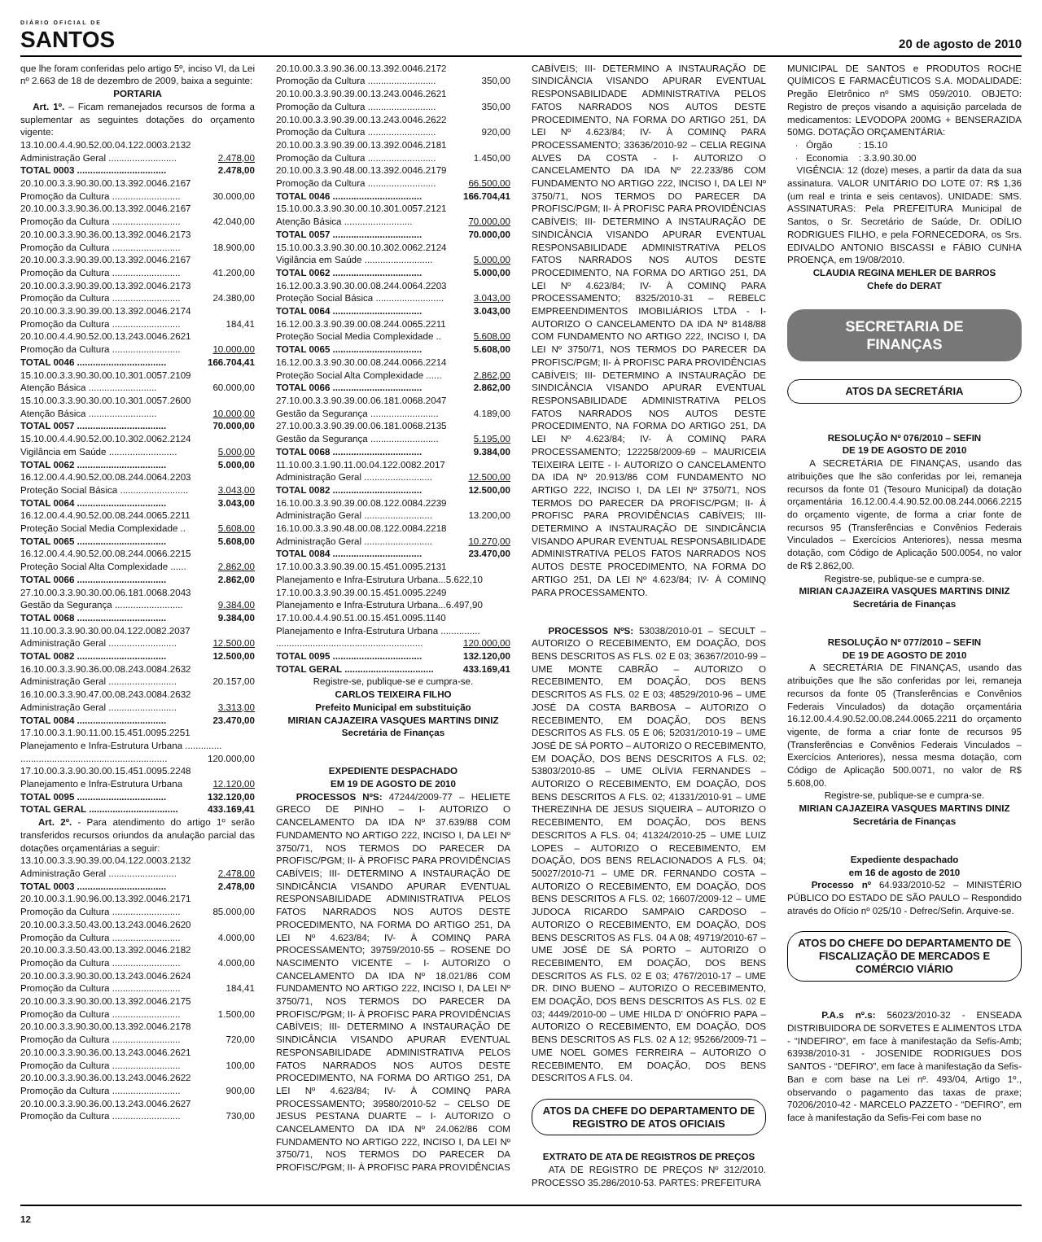DIÁRIO OFICIAL DE
SANTOS
20 de agosto de 2010
que lhe foram conferidas pelo artigo 5º, inciso VI, da Lei nº 2.663 de 18 de dezembro de 2009, baixa a seguinte:
PORTARIA
Art. 1º. – Ficam remanejados recursos de forma a suplementar as seguintes dotações do orçamento vigente:
13.10.00.4.4.90.52.00.04.122.0003.2132
Administração Geral .......................... 2.478,00
TOTAL 0003 .................................. 2.478,00
20.10.00.3.3.90.30.00.13.392.0046.2167
Promoção da Cultura .......................... 30.000,00
20.10.00.3.3.90.36.00.13.392.0046.2167
Promoção da Cultura .......................... 42.040,00
20.10.00.3.3.90.36.00.13.392.0046.2173
Promoção da Cultura .......................... 18.900,00
20.10.00.3.3.90.39.00.13.392.0046.2167
Promoção da Cultura .......................... 41.200,00
20.10.00.3.3.90.39.00.13.392.0046.2173
Promoção da Cultura .......................... 24.380,00
20.10.00.3.3.90.39.00.13.392.0046.2174
Promoção da Cultura .......................... 184,41
20.10.00.4.4.90.52.00.13.243.0046.2621
Promoção da Cultura .......................... 10.000,00
TOTAL 0046 .................................. 166.704,41
15.10.00.3.3.90.30.00.10.301.0057.2109
Atenção Básica .......................... 60.000,00
15.10.00.3.3.90.30.00.10.301.0057.2600
Atenção Básica .......................... 10.000,00
TOTAL 0057 .................................. 70.000,00
15.10.00.4.4.90.52.00.10.302.0062.2124
Vigilância em Saúde .......................... 5.000,00
TOTAL 0062 .................................. 5.000,00
16.12.00.4.4.90.52.00.08.244.0064.2203
Proteção Social Básica .......................... 3.043,00
TOTAL 0064 .................................. 3.043,00
16.12.00.4.4.90.52.00.08.244.0065.2211
Proteção Social Media Complexidade .. 5.608,00
TOTAL 0065 .................................. 5.608,00
16.12.00.4.4.90.52.00.08.244.0066.2215
Proteção Social Alta Complexidade ...... 2.862,00
TOTAL 0066 .................................. 2.862,00
27.10.00.3.3.90.30.00.06.181.0068.2043
Gestão da Segurança .......................... 9.384,00
TOTAL 0068 .................................. 9.384,00
11.10.00.3.3.90.30.00.04.122.0082.2037
Administração Geral .......................... 12.500,00
TOTAL 0082 .................................. 12.500,00
16.10.00.3.3.90.36.00.08.243.0084.2632
Administração Geral .......................... 20.157,00
16.10.00.3.3.90.47.00.08.243.0084.2632
Administração Geral .......................... 3.313,00
TOTAL 0084 .................................. 23.470,00
17.10.00.3.1.90.11.00.15.451.0095.2251
Planejamento e Infra-Estrutura Urbana ..............
........................................................ 120.000,00
17.10.00.3.3.90.30.00.15.451.0095.2248
Planejamento e Infra-Estrutura Urbana 12.120,00
TOTAL 0095 .................................. 132.120,00
TOTAL GERAL .................................. 433.169,41
Art. 2º. - Para atendimento do artigo 1º serão transferidos recursos oriundos da anulação parcial das dotações orçamentárias a seguir:
13.10.00.3.3.90.39.00.04.122.0003.2132
Administração Geral .......................... 2.478,00
TOTAL 0003 .................................. 2.478,00
20.10.00.3.1.90.96.00.13.392.0046.2171
Promoção da Cultura .......................... 85.000,00
20.10.00.3.3.50.43.00.13.243.0046.2620
Promoção da Cultura .......................... 4.000,00
20.10.00.3.3.50.43.00.13.392.0046.2182
Promoção da Cultura .......................... 4.000,00
20.10.00.3.3.90.30.00.13.243.0046.2624
Promoção da Cultura .......................... 184,41
20.10.00.3.3.90.30.00.13.392.0046.2175
Promoção da Cultura .......................... 1.500,00
20.10.00.3.3.90.30.00.13.392.0046.2178
Promoção da Cultura .......................... 720,00
20.10.00.3.3.90.36.00.13.243.0046.2621
Promoção da Cultura .......................... 100,00
20.10.00.3.3.90.36.00.13.243.0046.2622
Promoção da Cultura .......................... 900,00
20.10.00.3.3.90.36.00.13.243.0046.2627
Promoção da Cultura .......................... 730,00
20.10.00.3.3.90.36.00.13.392.0046.2172
Promoção da Cultura .......................... 350,00
20.10.00.3.3.90.39.00.13.243.0046.2621
Promoção da Cultura .......................... 350,00
20.10.00.3.3.90.39.00.13.243.0046.2622
Promoção da Cultura .......................... 920,00
20.10.00.3.3.90.39.00.13.392.0046.2181
Promoção da Cultura .......................... 1.450,00
20.10.00.3.3.90.48.00.13.392.0046.2179
Promoção da Cultura .......................... 66.500,00
TOTAL 0046 .................................. 166.704,41
15.10.00.3.3.90.30.00.10.301.0057.2121
Atenção Básica .......................... 70.000,00
TOTAL 0057 .................................. 70.000,00
15.10.00.3.3.90.30.00.10.302.0062.2124
Vigilância em Saúde .......................... 5.000,00
TOTAL 0062 .................................. 5.000,00
16.12.00.3.3.90.30.00.08.244.0064.2203
Proteção Social Básica .......................... 3.043,00
TOTAL 0064 .................................. 3.043,00
16.12.00.3.3.90.39.00.08.244.0065.2211
Proteção Social Media Complexidade .. 5.608,00
TOTAL 0065 .................................. 5.608,00
16.12.00.3.3.90.30.00.08.244.0066.2214
Proteção Social Alta Complexidade ...... 2.862,00
TOTAL 0066 .................................. 2.862,00
27.10.00.3.3.90.39.00.06.181.0068.2047
Gestão da Segurança .......................... 4.189,00
27.10.00.3.3.90.39.00.06.181.0068.2135
Gestão da Segurança .......................... 5.195,00
TOTAL 0068 .................................. 9.384,00
11.10.00.3.1.90.11.00.04.122.0082.2017
Administração Geral .......................... 12.500,00
TOTAL 0082 .................................. 12.500,00
16.10.00.3.3.90.39.00.08.122.0084.2239
Administração Geral .......................... 13.200,00
16.10.00.3.3.90.48.00.08.122.0084.2218
Administração Geral .......................... 10.270,00
TOTAL 0084 .................................. 23.470,00
17.10.00.3.3.90.39.00.15.451.0095.2131
Planejamento e Infra-Estrutura Urbana...5.622,10
17.10.00.3.3.90.39.00.15.451.0095.2249
Planejamento e Infra-Estrutura Urbana...6.497,90
17.10.00.4.4.90.51.00.15.451.0095.1140
Planejamento e Infra-Estrutura Urbana ...............
........................................................ 120.000,00
TOTAL 0095 .................................. 132.120,00
TOTAL GERAL .................................. 433.169,41
Registre-se, publique-se e cumpra-se.
CARLOS TEIXEIRA FILHO
Prefeito Municipal em substituição
MIRIAN CAJAZEIRA VASQUES MARTINS DINIZ
Secretária de Finanças
EXPEDIENTE DESPACHADO
EM 19 DE AGOSTO DE 2010
PROCESSOS NºS: 47244/2009-77 – HELIETE GRECO DE PINHO – I- AUTORIZO O CANCELAMENTO DA IDA Nº 37.639/88 COM FUNDAMENTO NO ARTIGO 222, INCISO I, DA LEI Nº 3750/71, NOS TERMOS DO PARECER DA PROFISC/PGM; II- À PROFISC PARA PROVIDÊNCIAS CABÍVEIS; III- DETERMINO A INSTAURAÇÃO DE SINDICÂNCIA VISANDO APURAR EVENTUAL RESPONSABILIDADE ADMINISTRATIVA PELOS FATOS NARRADOS NOS AUTOS DESTE PROCEDIMENTO, NA FORMA DO ARTIGO 251, DA LEI Nº 4.623/84; IV- À COMINQ PARA PROCESSAMENTO; 39759/2010-55 – ROSENE DO NASCIMENTO VICENTE – I- AUTORIZO O CANCELAMENTO DA IDA Nº 18.021/86 COM FUNDAMENTO NO ARTIGO 222, INCISO I, DA LEI Nº 3750/71, NOS TERMOS DO PARECER DA PROFISC/PGM; II- À PROFISC PARA PROVIDÊNCIAS CABÍVEIS; III- DETERMINO A INSTAURAÇÃO DE SINDICÂNCIA VISANDO APURAR EVENTUAL RESPONSABILIDADE ADMINISTRATIVA PELOS FATOS NARRADOS NOS AUTOS DESTE PROCEDIMENTO, NA FORMA DO ARTIGO 251, DA LEI Nº 4.623/84; IV- À COMINQ PARA PROCESSAMENTO; 39580/2010-52 – CELSO DE JESUS PESTANA DUARTE – I- AUTORIZO O CANCELAMENTO DA IDA Nº 24.062/86 COM FUNDAMENTO NO ARTIGO 222, INCISO I, DA LEI Nº 3750/71, NOS TERMOS DO PARECER DA PROFISC/PGM; II- À PROFISC PARA PROVIDÊNCIAS
CABÍVEIS; III- DETERMINO A INSTAURAÇÃO DE SINDICÂNCIA VISANDO APURAR EVENTUAL RESPONSABILIDADE ADMINISTRATIVA PELOS FATOS NARRADOS NOS AUTOS DESTE PROCEDIMENTO, NA FORMA DO ARTIGO 251, DA LEI Nº 4.623/84; IV- À COMINQ PARA PROCESSAMENTO; 33636/2010-92 – CELIA REGINA ALVES DA COSTA - I- AUTORIZO O CANCELAMENTO DA IDA Nº 22.233/86 COM FUNDAMENTO NO ARTIGO 222, INCISO I, DA LEI Nº 3750/71, NOS TERMOS DO PARECER DA PROFISC/PGM; II- À PROFISC PARA PROVIDÊNCIAS CABÍVEIS; III- DETERMINO A INSTAURAÇÃO DE SINDICÂNCIA VISANDO APURAR EVENTUAL RESPONSABILIDADE ADMINISTRATIVA PELOS FATOS NARRADOS NOS AUTOS DESTE PROCEDIMENTO, NA FORMA DO ARTIGO 251, DA LEI Nº 4.623/84; IV- À COMINQ PARA PROCESSAMENTO; 8325/2010-31 – REBELC EMPREENDIMENTOS IMOBILIÁRIOS LTDA - I- AUTORIZO O CANCELAMENTO DA IDA Nº 8148/88 COM FUNDAMENTO NO ARTIGO 222, INCISO I, DA LEI Nº 3750/71, NOS TERMOS DO PARECER DA PROFISC/PGM; II- À PROFISC PARA PROVIDÊNCIAS CABÍVEIS; III- DETERMINO A INSTAURAÇÃO DE SINDICÂNCIA VISANDO APURAR EVENTUAL RESPONSABILIDADE ADMINISTRATIVA PELOS FATOS NARRADOS NOS AUTOS DESTE PROCEDIMENTO, NA FORMA DO ARTIGO 251, DA LEI Nº 4.623/84; IV- À COMINQ PARA PROCESSAMENTO; 122258/2009-69 – MAURICEIA TEIXEIRA LEITE - I- AUTORIZO O CANCELAMENTO DA IDA Nº 20.913/86 COM FUNDAMENTO NO ARTIGO 222, INCISO I, DA LEI Nº 3750/71, NOS TERMOS DO PARECER DA PROFISC/PGM; II- À PROFISC PARA PROVIDÊNCIAS CABÍVEIS; III- DETERMINO A INSTAURAÇÃO DE SINDICÂNCIA VISANDO APURAR EVENTUAL RESPONSABILIDADE ADMINISTRATIVA PELOS FATOS NARRADOS NOS AUTOS DESTE PROCEDIMENTO, NA FORMA DO ARTIGO 251, DA LEI Nº 4.623/84; IV- À COMINQ PARA PROCESSAMENTO.
PROCESSOS NºS: 53038/2010-01 – SECULT – AUTORIZO O RECEBIMENTO, EM DOAÇÃO, DOS BENS DESCRITOS AS FLS. 02 E 03; 36367/2010-99 – UME MONTE CABRÃO – AUTORIZO O RECEBIMENTO, EM DOAÇÃO, DOS BENS DESCRITOS AS FLS. 02 E 03; 48529/2010-96 – UME JOSÉ DA COSTA BARBOSA – AUTORIZO O RECEBIMENTO, EM DOAÇÃO, DOS BENS DESCRITOS AS FLS. 05 E 06; 52031/2010-19 – UME JOSÉ DE SÁ PORTO – AUTORIZO O RECEBIMENTO, EM DOAÇÃO, DOS BENS DESCRITOS A FLS. 02; 53803/2010-85 – UME OLÍVIA FERNANDES – AUTORIZO O RECEBIMENTO, EM DOAÇÃO, DOS BENS DESCRITOS A FLS. 02; 41331/2010-91 – UME THEREZINHA DE JESUS SIQUEIRA – AUTORIZO O RECEBIMENTO, EM DOAÇÃO, DOS BENS DESCRITOS A FLS. 04; 41324/2010-25 – UME LUIZ LOPES – AUTORIZO O RECEBIMENTO, EM DOAÇÃO, DOS BENS RELACIONADOS A FLS. 04; 50027/2010-71 – UME DR. FERNANDO COSTA – AUTORIZO O RECEBIMENTO, EM DOAÇÃO, DOS BENS DESCRITOS A FLS. 02; 16607/2009-12 – UME JUDOCA RICARDO SAMPAIO CARDOSO – AUTORIZO O RECEBIMENTO, EM DOAÇÃO, DOS BENS DESCRITOS AS FLS. 04 A 08; 49719/2010-67 – UME JOSÉ DE SÁ PORTO – AUTORIZO O RECEBIMENTO, EM DOAÇÃO, DOS BENS DESCRITOS AS FLS. 02 E 03; 4767/2010-17 – UME DR. DINO BUENO – AUTORIZO O RECEBIMENTO, EM DOAÇÃO, DOS BENS DESCRITOS AS FLS. 02 E 03; 4449/2010-00 – UME HILDA D’ ONÓFRIO PAPA – AUTORIZO O RECEBIMENTO, EM DOAÇÃO, DOS BENS DESCRITOS AS FLS. 02 A 12; 95266/2009-71 – UME NOEL GOMES FERREIRA – AUTORIZO O RECEBIMENTO, EM DOAÇÃO, DOS BENS DESCRITOS A FLS. 04.
ATOS DA CHEFE DO DEPARTAMENTO DE REGISTRO DE ATOS OFICIAIS
EXTRATO DE ATA DE REGISTROS DE PREÇOS
ATA DE REGISTRO DE PREÇOS Nº 312/2010. PROCESSO 35.286/2010-53. PARTES: PREFEITURA
MUNICIPAL DE SANTOS e PRODUTOS ROCHE QUÍMICOS E FARMACÊUTICOS S.A. MODALIDADE: Pregão Eletrônico nº SMS 059/2010. OBJETO: Registro de preços visando a aquisição parcelada de medicamentos: LEVODOPA 200MG + BENSERAZIDA 50MG. DOTAÇÃO ORÇAMENTÁRIA:
· Órgão : 15.10
· Economia : 3.3.90.30.00
VIGÊNCIA: 12 (doze) meses, a partir da data da sua assinatura. VALOR UNITÁRIO DO LOTE 07: R$ 1,36 (um real e trinta e seis centavos). UNIDADE: SMS. ASSINATURAS: Pela PREFEITURA Municipal de Santos, o Sr. Secretário de Saúde, Dr. ODÍLIO RODRIGUES FILHO, e pela FORNECEDORA, os Srs. EDIVALDO ANTONIO BISCASSI e FÁBIO CUNHA PROENÇA, em 19/08/2010.
CLAUDIA REGINA MEHLER DE BARROS
Chefe do DERAT
SECRETARIA DE
FINANÇAS
ATOS DA SECRETÁRIA
RESOLUÇÃO Nº 076/2010 – SEFIN
DE 19 DE AGOSTO DE 2010
A SECRETÁRIA DE FINANÇAS, usando das atribuições que lhe são conferidas por lei, remaneja recursos da fonte 01 (Tesouro Municipal) da dotação orçamentária 16.12.00.4.4.90.52.00.08.244.0066.2215 do orçamento vigente, de forma a criar fonte de recursos 95 (Transferências e Convênios Federais Vinculados – Exercícios Anteriores), nessa mesma dotação, com Código de Aplicação 500.0054, no valor de R$ 2.862,00.
Registre-se, publique-se e cumpra-se.
MIRIAN CAJAZEIRA VASQUES MARTINS DINIZ
Secretária de Finanças
RESOLUÇÃO Nº 077/2010 – SEFIN
DE 19 DE AGOSTO DE 2010
A SECRETÁRIA DE FINANÇAS, usando das atribuições que lhe são conferidas por lei, remaneja recursos da fonte 05 (Transferências e Convênios Federais Vinculados) da dotação orçamentária 16.12.00.4.4.90.52.00.08.244.0065.2211 do orçamento vigente, de forma a criar fonte de recursos 95 (Transferências e Convênios Federais Vinculados – Exercícios Anteriores), nessa mesma dotação, com Código de Aplicação 500.0071, no valor de R$ 5.608,00.
Registre-se, publique-se e cumpra-se.
MIRIAN CAJAZEIRA VASQUES MARTINS DINIZ
Secretária de Finanças
Expediente despachado
em 16 de agosto de 2010
Processo nº 64.933/2010-52 – MINISTÉRIO PÚBLICO DO ESTADO DE SÃO PAULO – Respondido através do Ofício nº 025/10 - Defrec/Sefin. Arquive-se.
ATOS DO CHEFE DO DEPARTAMENTO DE FISCALIZAÇÃO DE MERCADOS E COMÉRCIO VIÁRIO
P.A.s nº.s: 56023/2010-32 - ENSEADA DISTRIBUIDORA DE SORVETES E ALIMENTOS LTDA - “INDEFIRO”, em face à manifestação da Sefis-Amb; 63938/2010-31 - JOSENIDE RODRIGUES DOS SANTOS - “DEFIRO”, em face à manifestação da Sefis-Ban e com base na Lei nº. 493/04, Artigo 1º., observando o pagamento das taxas de praxe; 70206/2010-42 - MARCELO PAZZETO - “DEFIRO”, em face à manifestação da Sefis-Fei com base no
12